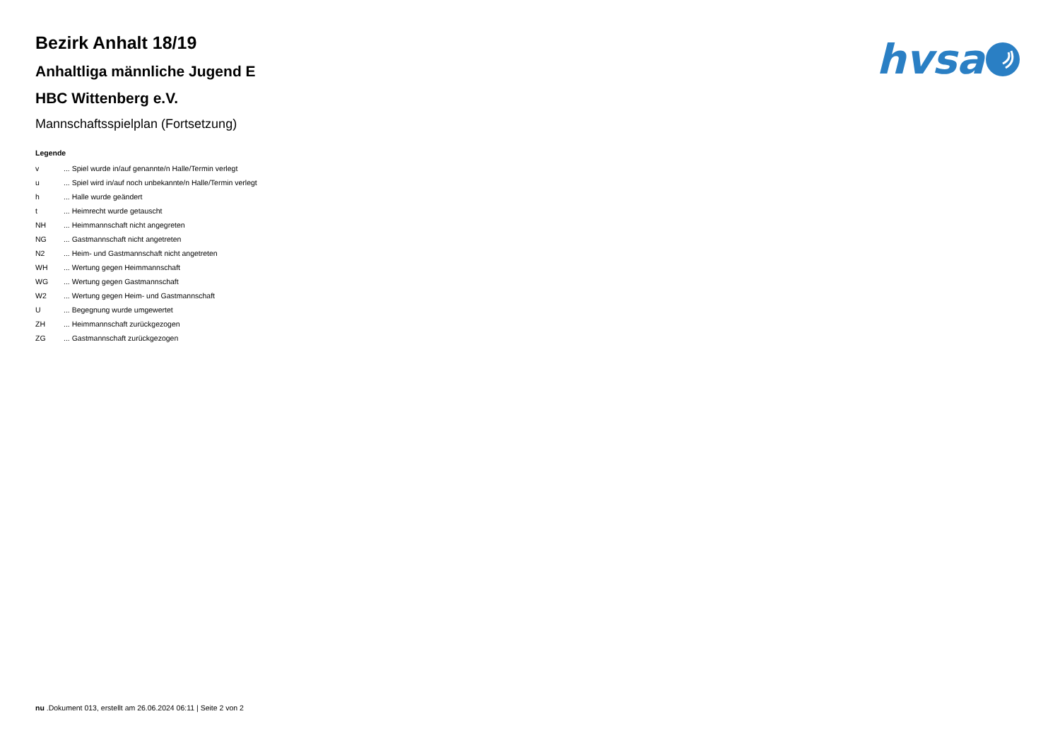hvsa
Bezirk Anhalt 18/19
Anhaltliga männliche Jugend E
HBC Wittenberg e.V.
Mannschaftsspielplan (Fortsetzung)
Legende
| v | ... Spiel wurde in/auf genannte/n Halle/Termin verlegt |
| u | ... Spiel wird in/auf noch unbekannte/n Halle/Termin verlegt |
| h | ... Halle wurde geändert |
| t | ... Heimrecht wurde getauscht |
| NH | ... Heimmannschaft nicht angegreten |
| NG | ... Gastmannschaft nicht angetreten |
| N2 | ... Heim- und Gastmannschaft nicht angetreten |
| WH | ... Wertung gegen Heimmannschaft |
| WG | ... Wertung gegen Gastmannschaft |
| W2 | ... Wertung gegen Heim- und Gastmannschaft |
| U | ... Begegnung wurde umgewertet |
| ZH | ... Heimmannschaft zurückgezogen |
| ZG | ... Gastmannschaft zurückgezogen |
nu .Dokument 013, erstellt am 26.06.2024 06:11 | Seite 2 von 2